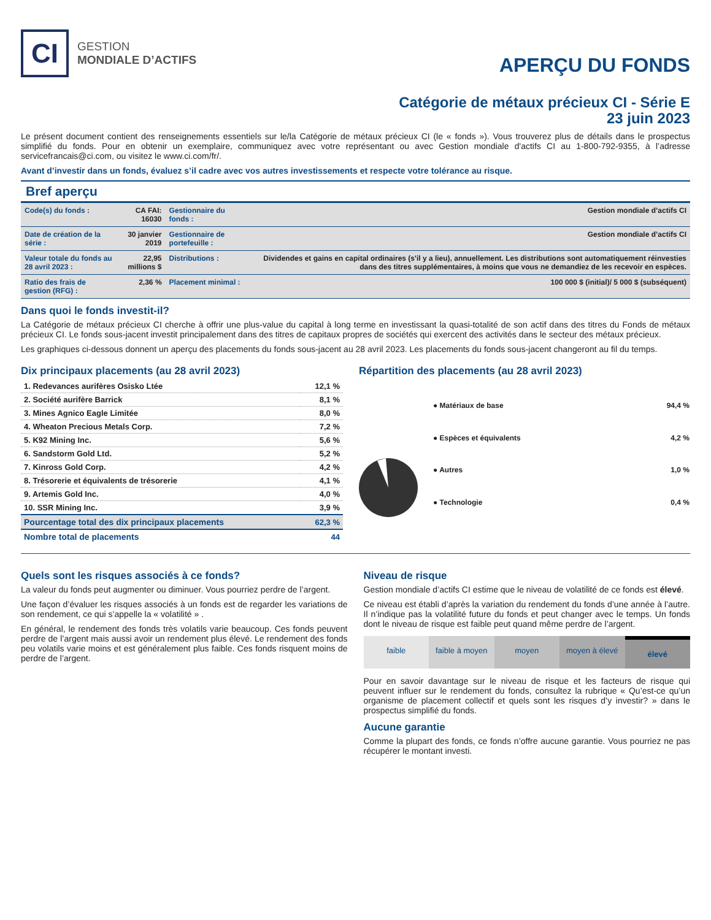CI
GESTION
MONDIALE D’ACTIFS
APERÇU DU FONDS
Catégorie de métaux précieux CI - Série E
23 juin 2023
Le présent document contient des renseignements essentiels sur le/la Catégorie de métaux précieux CI (le « fonds »). Vous trouverez plus de détails dans le prospectus simplifié du fonds. Pour en obtenir un exemplaire, communiquez avec votre représentant ou avec Gestion mondiale d'actifs CI au 1-800-792-9355, à l’adresse servicefrancais@ci.com, ou visitez le www.ci.com/fr/.
Avant d’investir dans un fonds, évaluez s’il cadre avec vos autres investissements et respecte votre tolérance au risque.
Bref aperçu
| Code(s) du fonds : | CA FAI: 16030 | Gestionnaire du fonds : | Gestion mondiale d’actifs CI |
| Date de création de la série : | 30 janvier 2019 | Gestionnaire de portefeuille : | Gestion mondiale d’actifs CI |
| Valeur totale du fonds au 28 avril 2023 : | 22,95 millions $ | Distributions : | Dividendes et gains en capital ordinaires (s'il y a lieu), annuellement. Les distributions sont automatiquement réinvesties dans des titres supplémentaires, à moins que vous ne demandiez de les recevoir en espèces. |
| Ratio des frais de gestion (RFG) : | 2,36 % | Placement minimal : | 100 000 $ (initial)/ 5 000 $ (subséquent) |
Dans quoi le fonds investit-il?
La Catégorie de métaux précieux CI cherche à offrir une plus-value du capital à long terme en investissant la quasi-totalité de son actif dans des titres du Fonds de métaux précieux CI. Le fonds sous-jacent investit principalement dans des titres de capitaux propres de sociétés qui exercent des activités dans le secteur des métaux précieux.
Les graphiques ci-dessous donnent un aperçu des placements du fonds sous-jacent au 28 avril 2023. Les placements du fonds sous-jacent changeront au fil du temps.
Dix principaux placements (au 28 avril 2023)
| 1. Redevances aurifères Osisko Ltée | 12,1 % |
| 2. Société aurifère Barrick | 8,1 % |
| 3. Mines Agnico Eagle Limitée | 8,0 % |
| 4. Wheaton Precious Metals Corp. | 7,2 % |
| 5. K92 Mining Inc. | 5,6 % |
| 6. Sandstorm Gold Ltd. | 5,2 % |
| 7. Kinross Gold Corp. | 4,2 % |
| 8. Trésorerie et équivalents de trésorerie | 4,1 % |
| 9. Artemis Gold Inc. | 4,0 % |
| 10. SSR Mining Inc. | 3,9 % |
| Pourcentage total des dix principaux placements | 62,3 % |
| Nombre total de placements | 44 |
Répartition des placements (au 28 avril 2023)
| ● Matériaux de base | 94,4 % |
| ● Espèces et équivalents | 4,2 % |
| ● Autres | 1,0 % |
| ● Technologie | 0,4 % |
Quels sont les risques associés à ce fonds?
La valeur du fonds peut augmenter ou diminuer. Vous pourriez perdre de l’argent.
Une façon d’évaluer les risques associés à un fonds est de regarder les variations de son rendement, ce qui s’appelle la « volatilité » .
En général, le rendement des fonds très volatils varie beaucoup. Ces fonds peuvent perdre de l’argent mais aussi avoir un rendement plus élevé. Le rendement des fonds peu volatils varie moins et est généralement plus faible. Ces fonds risquent moins de perdre de l’argent.
Niveau de risque
Gestion mondiale d’actifs CI estime que le niveau de volatilité de ce fonds est élevé.
Ce niveau est établi d’après la variation du rendement du fonds d’une année à l’autre. Il n’indique pas la volatilité future du fonds et peut changer avec le temps. Un fonds dont le niveau de risque est faible peut quand même perdre de l’argent.
faible faible à moyen moyen moyen à élevé élevé
Pour en savoir davantage sur le niveau de risque et les facteurs de risque qui peuvent influer sur le rendement du fonds, consultez la rubrique « Qu’est-ce qu’un organisme de placement collectif et quels sont les risques d’y investir? » dans le prospectus simplifié du fonds.
Aucune garantie
Comme la plupart des fonds, ce fonds n’offre aucune garantie. Vous pourriez ne pas récupérer le montant investi.